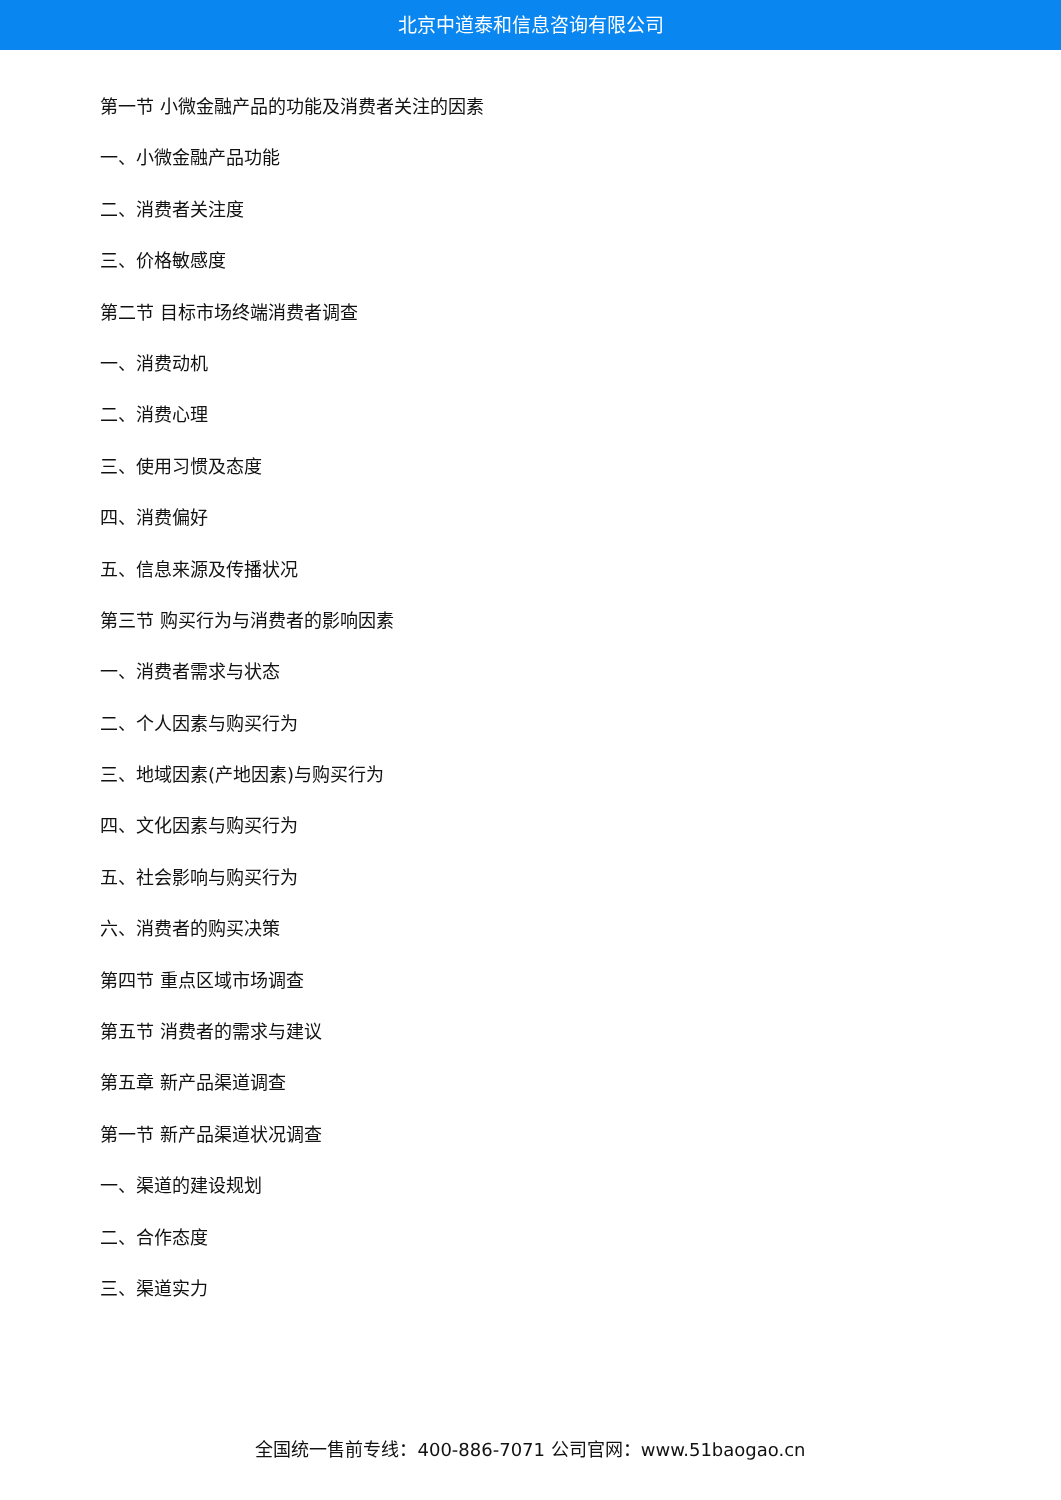北京中道泰和信息咨询有限公司
第一节 小微金融产品的功能及消费者关注的因素
一、小微金融产品功能
二、消费者关注度
三、价格敏感度
第二节 目标市场终端消费者调查
一、消费动机
二、消费心理
三、使用习惯及态度
四、消费偏好
五、信息来源及传播状况
第三节 购买行为与消费者的影响因素
一、消费者需求与状态
二、个人因素与购买行为
三、地域因素(产地因素)与购买行为
四、文化因素与购买行为
五、社会影响与购买行为
六、消费者的购买决策
第四节 重点区域市场调查
第五节 消费者的需求与建议
第五章 新产品渠道调查
第一节 新产品渠道状况调查
一、渠道的建设规划
二、合作态度
三、渠道实力
全国统一售前专线：400-886-7071 公司官网：www.51baogao.cn